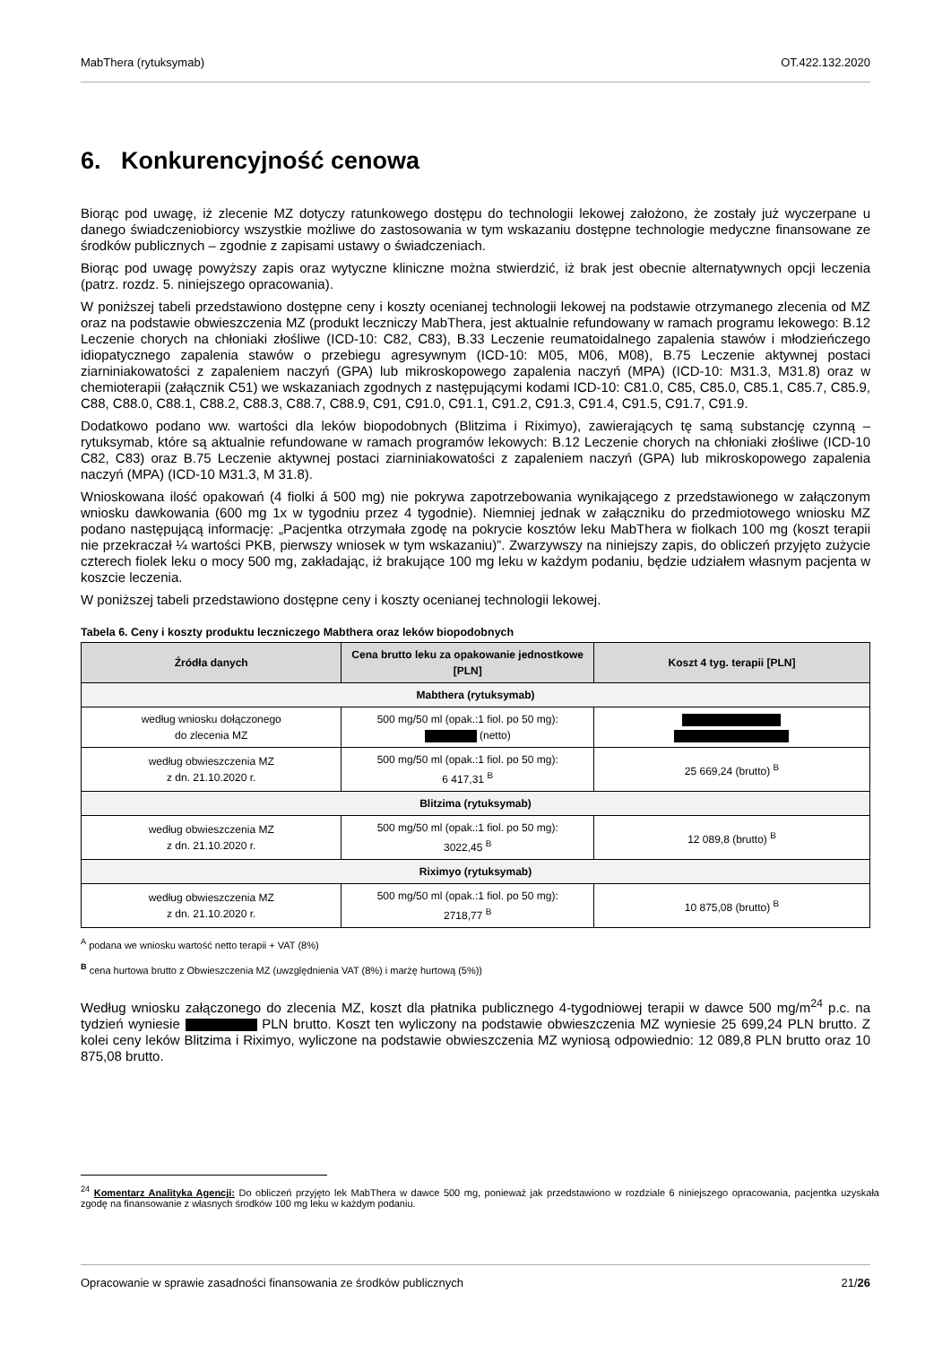MabThera (rytuksymab) OT.422.132.2020
6. Konkurencyjność cenowa
Biorąc pod uwagę, iż zlecenie MZ dotyczy ratunkowego dostępu do technologii lekowej założono, że zostały już wyczerpane u danego świadczeniobiorcy wszystkie możliwe do zastosowania w tym wskazaniu dostępne technologie medyczne finansowane ze środków publicznych – zgodnie z zapisami ustawy o świadczeniach.
Biorąc pod uwagę powyższy zapis oraz wytyczne kliniczne można stwierdzić, iż brak jest obecnie alternatywnych opcji leczenia (patrz. rozdz. 5. niniejszego opracowania).
W poniższej tabeli przedstawiono dostępne ceny i koszty ocenianej technologii lekowej na podstawie otrzymanego zlecenia od MZ oraz na podstawie obwieszczenia MZ (produkt leczniczy MabThera, jest aktualnie refundowany w ramach programu lekowego: B.12 Leczenie chorych na chłoniaki złośliwe (ICD-10: C82, C83), B.33 Leczenie reumatoidalnego zapalenia stawów i młodzieńczego idiopatycznego zapalenia stawów o przebiegu agresywnym (ICD-10: M05, M06, M08), B.75 Leczenie aktywnej postaci ziarniniakowatości z zapaleniem naczyń (GPA) lub mikroskopowego zapalenia naczyń (MPA) (ICD-10: M31.3, M31.8) oraz w chemioterapii (załącznik C51) we wskazaniach zgodnych z następującymi kodami ICD-10: C81.0, C85, C85.0, C85.1, C85.7, C85.9, C88, C88.0, C88.1, C88.2, C88.3, C88.7, C88.9, C91, C91.0, C91.1, C91.2, C91.3, C91.4, C91.5, C91.7, C91.9.
Dodatkowo podano ww. wartości dla leków biopodobnych (Blitzima i Riximyo), zawierających tę samą substancję czynną – rytuksymab, które są aktualnie refundowane w ramach programów lekowych: B.12 Leczenie chorych na chłoniaki złośliwe (ICD-10 C82, C83) oraz B.75 Leczenie aktywnej postaci ziarniniakowatości z zapaleniem naczyń (GPA) lub mikroskopowego zapalenia naczyń (MPA) (ICD-10 M31.3, M 31.8).
Wnioskowana ilość opakowań (4 fiolki á 500 mg) nie pokrywa zapotrzebowania wynikającego z przedstawionego w załączonym wniosku dawkowania (600 mg 1x w tygodniu przez 4 tygodnie). Niemniej jednak w załączniku do przedmiotowego wniosku MZ podano następującą informację: „Pacjentka otrzymała zgodę na pokrycie kosztów leku MabThera w fiolkach 100 mg (koszt terapii nie przekraczał ¼ wartości PKB, pierwszy wniosek w tym wskazaniu)”. Zwarzywszy na niniejszy zapis, do obliczeń przyjęto zużycie czterech fiolek leku o mocy 500 mg, zakładając, iż brakujące 100 mg leku w każdym podaniu, będzie udziałem własnym pacjenta w koszcie leczenia.
W poniższej tabeli przedstawiono dostępne ceny i koszty ocenianej technologii lekowej.
Tabela 6. Ceny i koszty produktu leczniczego Mabthera oraz leków biopodobnych
| Źródła danych | Cena brutto leku za opakowanie jednostkowe [PLN] | Koszt 4 tyg. terapii [PLN] |
| --- | --- | --- |
| Mabthera (rytuksymab) | | |
| według wniosku dołączonego do zlecenia MZ | 500 mg/50 ml (opak.:1 fiol. po 50 mg): (netto) | |
| według obwieszczenia MZ z dn. 21.10.2020 r. | 500 mg/50 ml (opak.:1 fiol. po 50 mg): 6 417,31 <sup>B</sup> | 25 669,24 (brutto) <sup>B</sup> |
| Blitzima (rytuksymab) | | |
| według obwieszczenia MZ z dn. 21.10.2020 r. | 500 mg/50 ml (opak.:1 fiol. po 50 mg): 3022,45 <sup>B</sup> | 12 089,8 (brutto) <sup>B</sup> |
| Riximyo (rytuksymab) | | |
| według obwieszczenia MZ z dn. 21.10.2020 r. | 500 mg/50 ml (opak.:1 fiol. po 50 mg): 2718,77 <sup>B</sup> | 10 875,08 (brutto) <sup>B</sup> |
<sup>A</sup> podana we wniosku wartość netto terapii + VAT (8%)
<sup>B</sup> cena hurtowa brutto z Obwieszczenia MZ (uwzględnienia VAT (8%) i marżę hurtową (5%))
Według wniosku załączonego do zlecenia MZ, koszt dla płatnika publicznego 4-tygodniowej terapii w dawce 500 mg/m<sup>24</sup> p.c. na tydzień wyniesie PLN brutto. Koszt ten wyliczony na podstawie obwieszczenia MZ wyniesie 25 699,24 PLN brutto. Z kolei ceny leków Blitzima i Riximyo, wyliczone na podstawie obwieszczenia MZ wyniosą odpowiednio: 12 089,8 PLN brutto oraz 10 875,08 brutto.
<sup>24</sup> Komentarz Analityka Agencji: Do obliczeń przyjęto lek MabThera w dawce 500 mg, ponieważ jak przedstawiono w rozdziale 6 niniejszego opracowania, pacjentka uzyskała zgodę na finansowanie z własnych środków 100 mg leku w każdym podaniu.
Opracowanie w sprawie zasadności finansowania ze środków publicznych 21/26